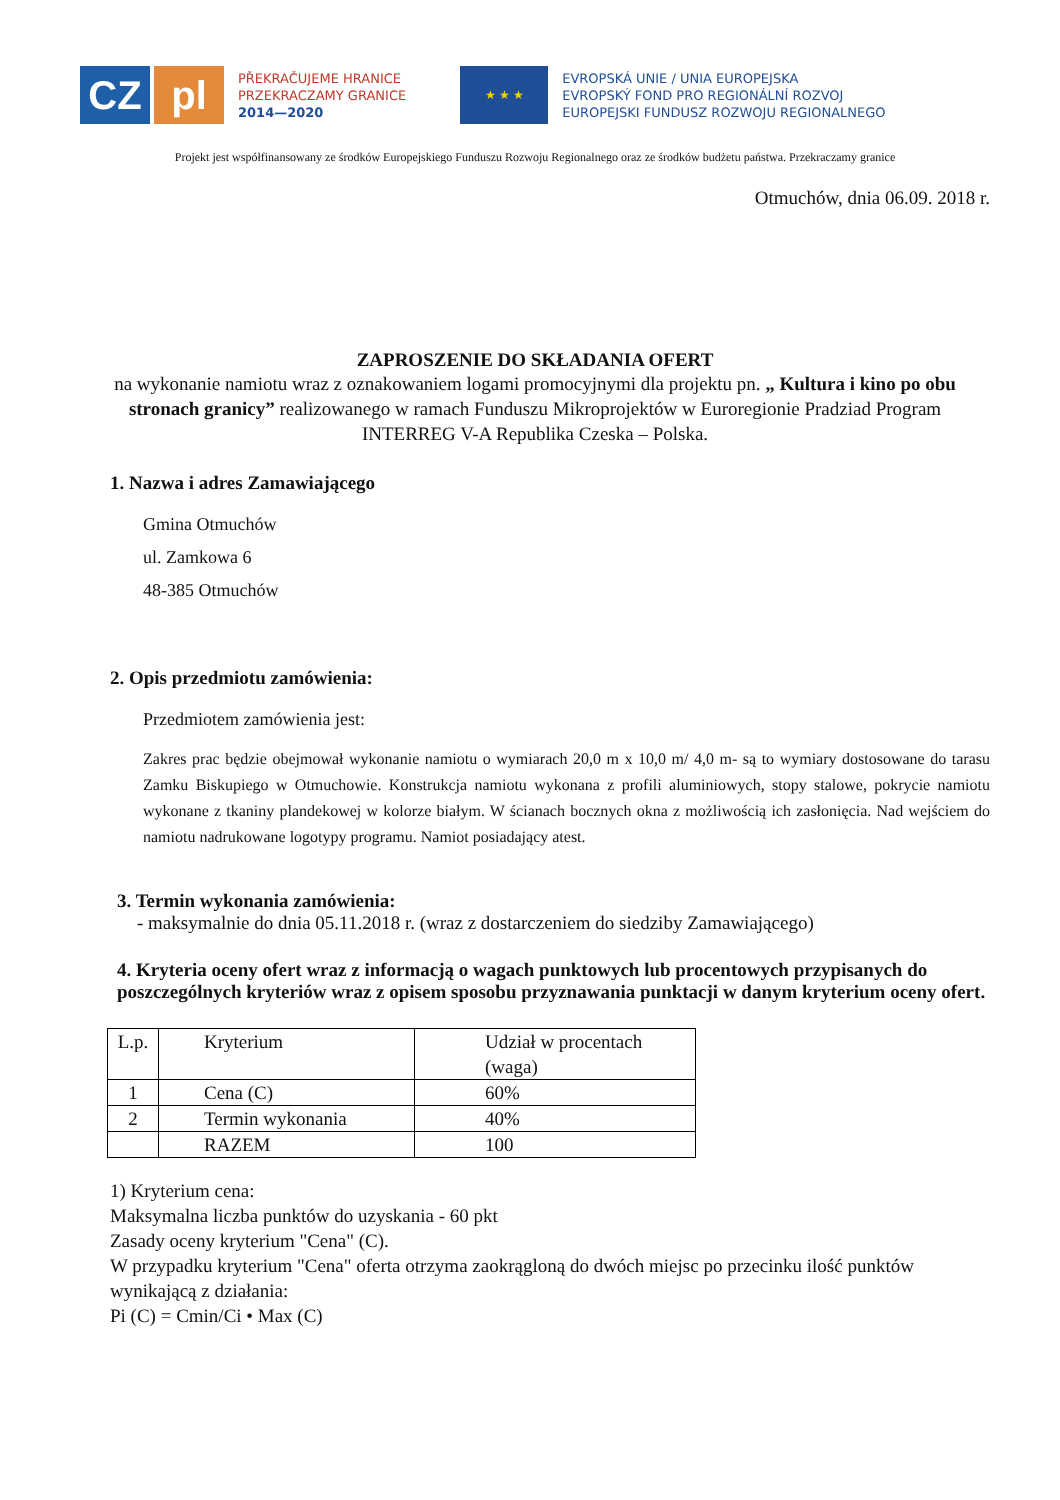CZ pl
PŘEKRAČUJEME HRANICE
PRZEKRACZAMY GRANICE
2014—2020
★ ★ ★
EVROPSKÁ UNIE / UNIA EUROPEJSKA
EVROPSKÝ FOND PRO REGIONÁLNÍ ROZVOJ
EUROPEJSKI FUNDUSZ ROZWOJU REGIONALNEGO
Projekt jest współfinansowany ze środków Europejskiego Funduszu Rozwoju Regionalnego oraz ze środków budżetu państwa. Przekraczamy granice
Otmuchów, dnia 06.09. 2018 r.
ZAPROSZENIE DO SKŁADANIA OFERT
na wykonanie namiotu wraz z oznakowaniem logami promocyjnymi dla projektu pn. „ Kultura i kino po obu stronach granicy” realizowanego w ramach Funduszu Mikroprojektów w Euroregionie Pradziad Program INTERREG V-A Republika Czeska – Polska.
1. Nazwa i adres Zamawiającego
Gmina Otmuchów
ul. Zamkowa 6
48-385 Otmuchów
2. Opis przedmiotu zamówienia:
Przedmiotem zamówienia jest:
Zakres prac będzie obejmował wykonanie namiotu o wymiarach 20,0 m x 10,0 m/ 4,0 m- są to wymiary dostosowane do tarasu Zamku Biskupiego w Otmuchowie. Konstrukcja namiotu wykonana z profili aluminiowych, stopy stalowe, pokrycie namiotu wykonane z tkaniny plandekowej w kolorze białym. W ścianach bocznych okna z możliwością ich zasłonięcia. Nad wejściem do namiotu nadrukowane logotypy programu. Namiot posiadający atest.
3. Termin wykonania zamówienia:
- maksymalnie do dnia 05.11.2018 r. (wraz z dostarczeniem do siedziby Zamawiającego)
4. Kryteria oceny ofert wraz z informacją o wagach punktowych lub procentowych przypisanych do poszczególnych kryteriów wraz z opisem sposobu przyznawania punktacji w danym kryterium oceny ofert.
| L.p. | Kryterium | Udział w procentach (waga) |
| 1 | Cena (C) | 60% |
| 2 | Termin wykonania | 40% |
| | RAZEM | 100 |
1) Kryterium cena:
Maksymalna liczba punktów do uzyskania - 60 pkt
Zasady oceny kryterium "Cena" (C).
W przypadku kryterium "Cena" oferta otrzyma zaokrągloną do dwóch miejsc po przecinku ilość punktów wynikającą z działania:
Pi (C) = Cmin/Ci • Max (C)